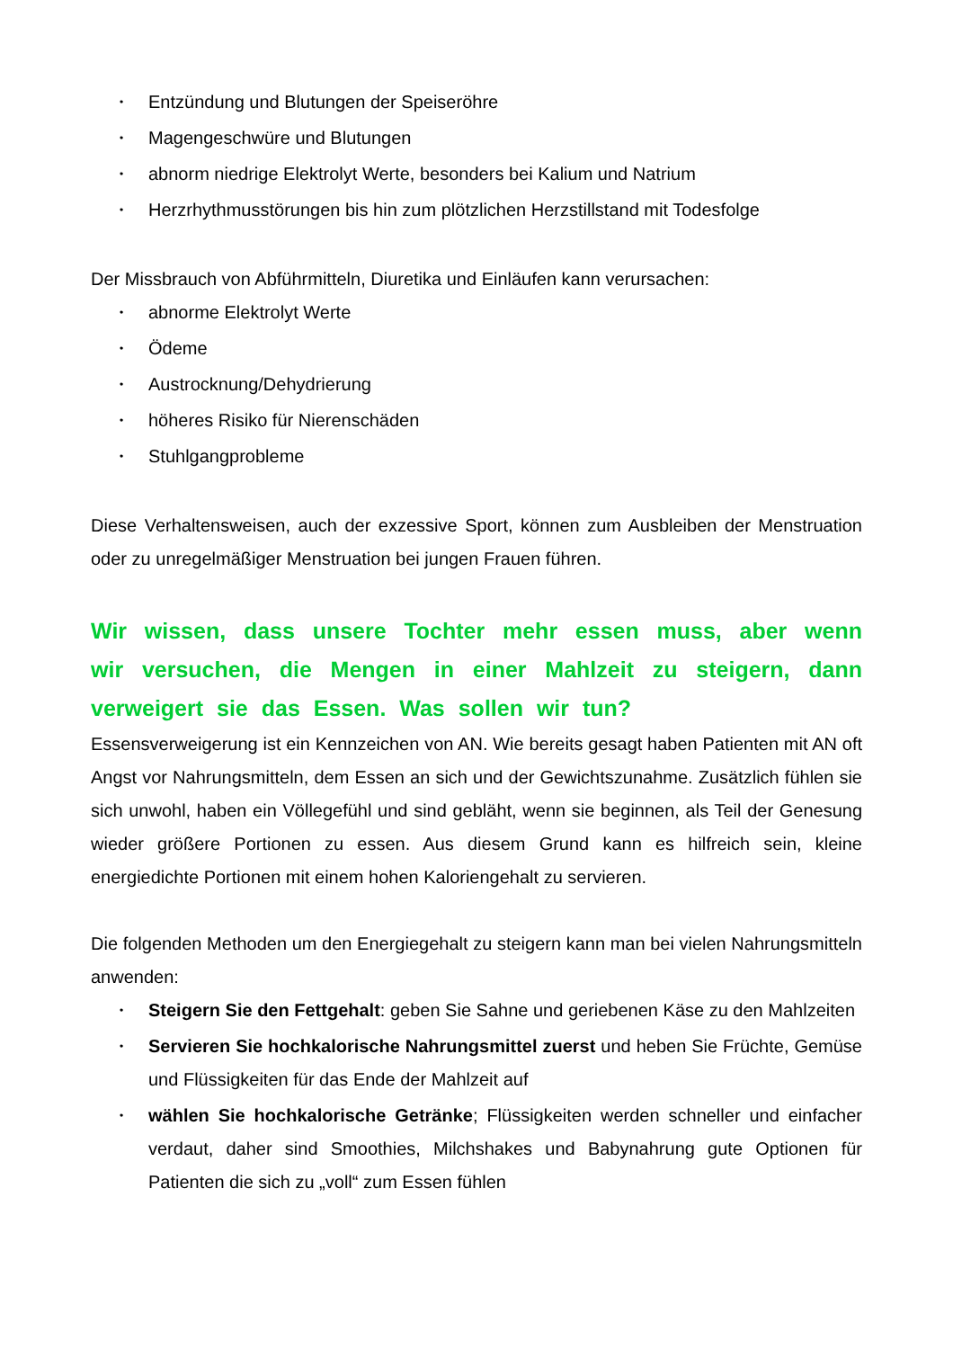• Entzündung und Blutungen der Speiseröhre
• Magengeschwüre und Blutungen
• abnorm niedrige Elektrolyt Werte, besonders bei Kalium und Natrium
• Herzrhythmusstörungen bis hin zum plötzlichen Herzstillstand mit Todesfolge
Der Missbrauch von Abführmitteln, Diuretika und Einläufen kann verursachen:
• abnorme Elektrolyt Werte
• Ödeme
• Austrocknung/Dehydrierung
• höheres Risiko für Nierenschäden
• Stuhlgangprobleme
Diese Verhaltensweisen, auch der exzessive Sport, können zum Ausbleiben der Menstruation oder zu unregelmäßiger Menstruation bei jungen Frauen führen.
Wir wissen, dass unsere Tochter mehr essen muss, aber wenn wir versuchen, die Mengen in einer Mahlzeit zu steigern, dann verweigert sie das Essen. Was sollen wir tun?
Essensverweigerung ist ein Kennzeichen von AN. Wie bereits gesagt haben Patienten mit AN oft Angst vor Nahrungsmitteln, dem Essen an sich und der Gewichtszunahme. Zusätzlich fühlen sie sich unwohl, haben ein Völlegefühl und sind gebläht, wenn sie beginnen, als Teil der Genesung wieder größere Portionen zu essen. Aus diesem Grund kann es hilfreich sein, kleine energiedichte Portionen mit einem hohen Kaloriengehalt zu servieren.
Die folgenden Methoden um den Energiegehalt zu steigern kann man bei vielen Nahrungsmitteln anwenden:
• Steigern Sie den Fettgehalt: geben Sie Sahne und geriebenen Käse zu den Mahlzeiten
• Servieren Sie hochkalorische Nahrungsmittel zuerst und heben Sie Früchte, Gemüse und Flüssigkeiten für das Ende der Mahlzeit auf
• wählen Sie hochkalorische Getränke; Flüssigkeiten werden schneller und einfacher verdaut, daher sind Smoothies, Milchshakes und Babynahrung gute Optionen für Patienten die sich zu „voll“ zum Essen fühlen